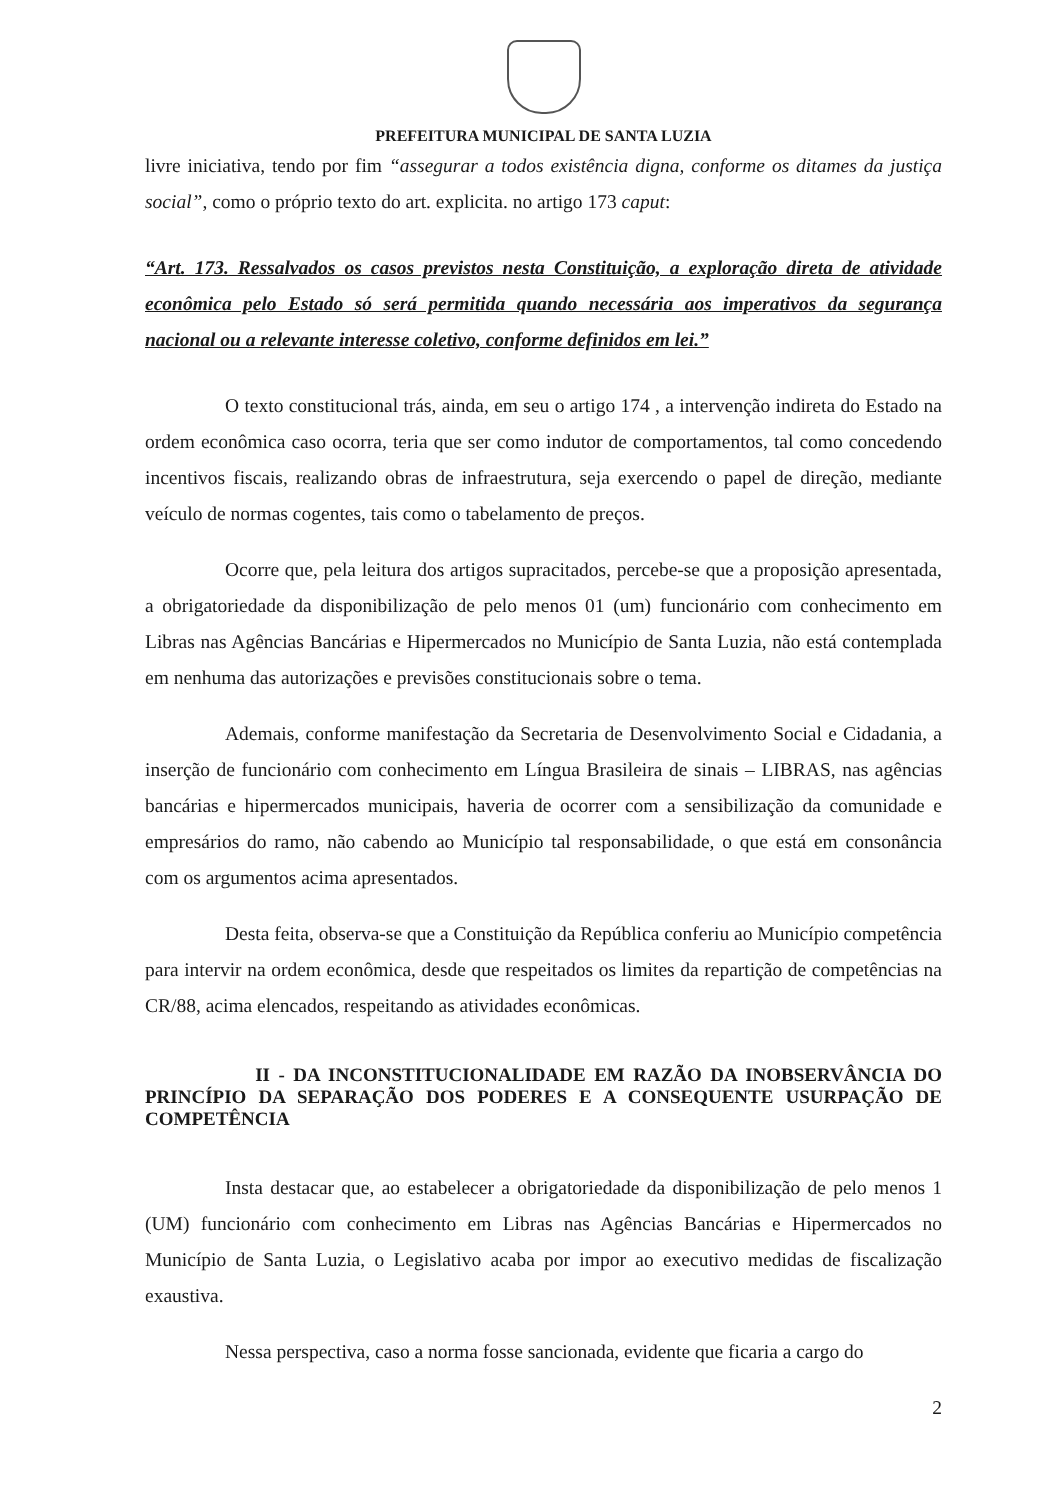PREFEITURA MUNICIPAL DE SANTA LUZIA
livre iniciativa, tendo por fim “assegurar a todos existência digna, conforme os ditames da justiça social”, como o próprio texto do art. explicita. no artigo 173 caput:
“Art. 173. Ressalvados os casos previstos nesta Constituição, a exploração direta de atividade econômica pelo Estado só será permitida quando necessária aos imperativos da segurança nacional ou a relevante interesse coletivo, conforme definidos em lei.”
O texto constitucional trás, ainda, em seu o artigo 174 , a intervenção indireta do Estado na ordem econômica caso ocorra, teria que ser como indutor de comportamentos, tal como concedendo incentivos fiscais, realizando obras de infraestrutura, seja exercendo o papel de direção, mediante veículo de normas cogentes, tais como o tabelamento de preços.
Ocorre que, pela leitura dos artigos supracitados, percebe-se que a proposição apresentada, a obrigatoriedade da disponibilização de pelo menos 01 (um) funcionário com conhecimento em Libras nas Agências Bancárias e Hipermercados no Município de Santa Luzia, não está contemplada em nenhuma das autorizações e previsões constitucionais sobre o tema.
Ademais, conforme manifestação da Secretaria de Desenvolvimento Social e Cidadania, a inserção de funcionário com conhecimento em Língua Brasileira de sinais – LIBRAS, nas agências bancárias e hipermercados municipais, haveria de ocorrer com a sensibilização da comunidade e empresários do ramo, não cabendo ao Município tal responsabilidade, o que está em consonância com os argumentos acima apresentados.
Desta feita, observa-se que a Constituição da República conferiu ao Município competência para intervir na ordem econômica, desde que respeitados os limites da repartição de competências na CR/88, acima elencados, respeitando as atividades econômicas.
II - DA INCONSTITUCIONALIDADE EM RAZÃO DA INOBSERVÂNCIA DO PRINCÍPIO DA SEPARAÇÃO DOS PODERES E A CONSEQUENTE USURPAÇÃO DE COMPETÊNCIA
Insta destacar que, ao estabelecer a obrigatoriedade da disponibilização de pelo menos 1 (UM) funcionário com conhecimento em Libras nas Agências Bancárias e Hipermercados no Município de Santa Luzia, o Legislativo acaba por impor ao executivo medidas de fiscalização exaustiva.
Nessa perspectiva, caso a norma fosse sancionada, evidente que ficaria a cargo do
2